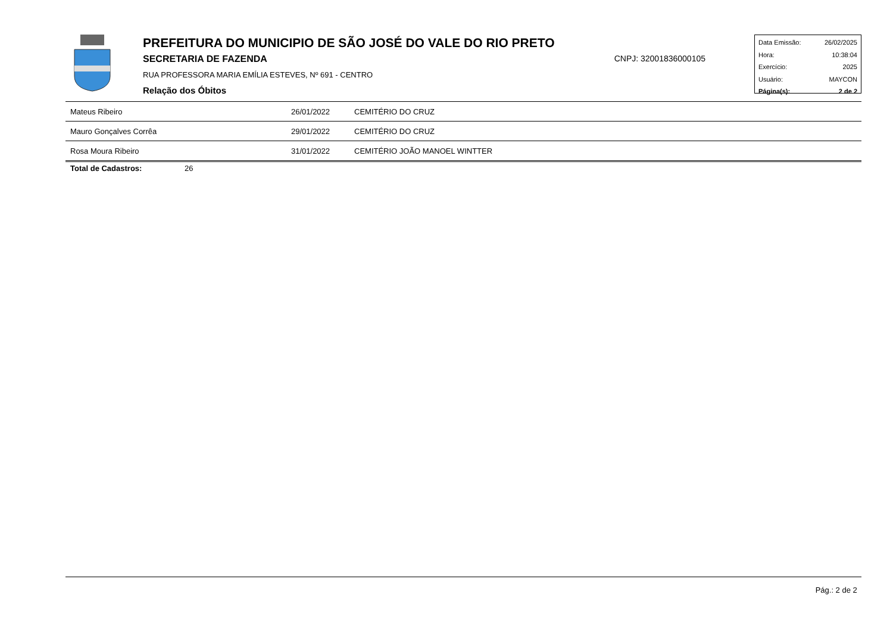PREFEITURA DO MUNICIPIO DE SÃO JOSÉ DO VALE DO RIO PRETO
SECRETARIA DE FAZENDA CNPJ: 32001836000105
RUA PROFESSORA MARIA EMÍLIA ESTEVES, Nº 691 - CENTRO
Relação dos Óbitos
Data Emissão: 26/02/2025
Hora: 10:38:04
Exercício: 2025
Usuário: MAYCON
Página(s): 2 de 2
| Mateus Ribeiro | 26/01/2022 | CEMITÉRIO DO CRUZ |
| Mauro Gonçalves Corrêa | 29/01/2022 | CEMITÉRIO DO CRUZ |
| Rosa Moura Ribeiro | 31/01/2022 | CEMITÉRIO JOÃO MANOEL WINTTER |
Total de Cadastros: 26
Pág.: 2 de 2